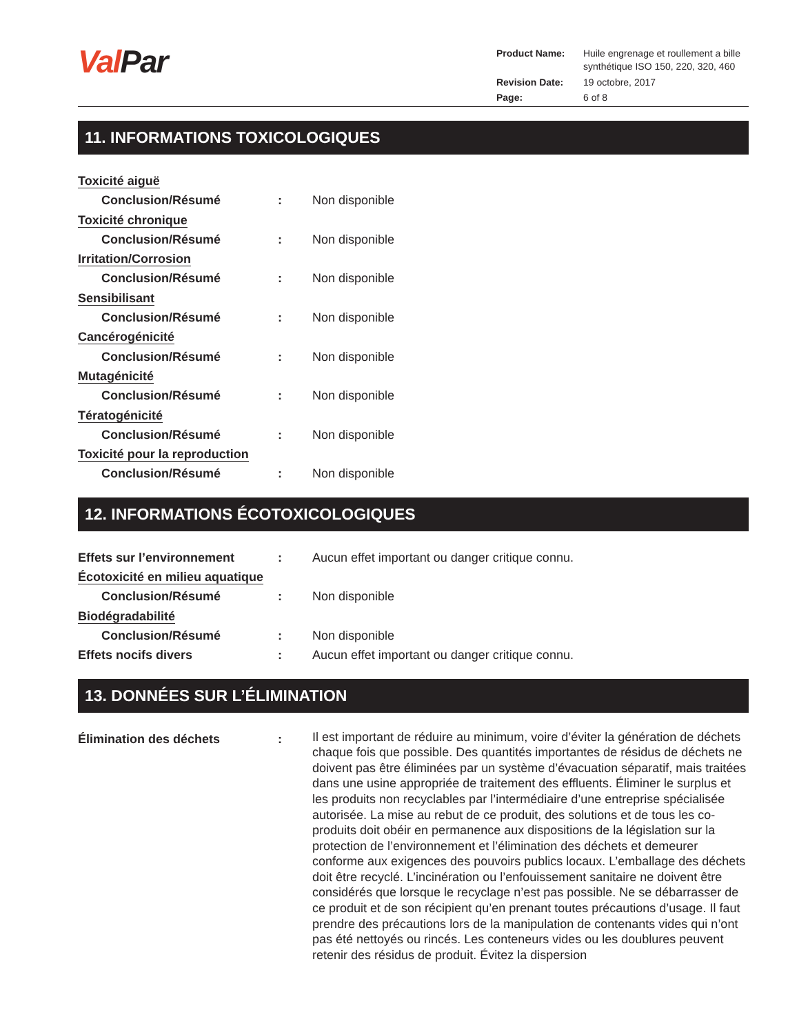Val Par
| Product Name: | Huile engrenage et roullement a bille synthétique ISO 150, 220, 320, 460 |
| Revision Date: | 19 octobre, 2017 |
| Page: | 6 of 8 |
11. INFORMATIONS TOXICOLOGIQUES
Toxicité aiguë
Conclusion/Résumé : Non disponible
Toxicité chronique
Conclusion/Résumé : Non disponible
Irritation/Corrosion
Conclusion/Résumé : Non disponible
Sensibilisant
Conclusion/Résumé : Non disponible
Cancérogénicité
Conclusion/Résumé : Non disponible
Mutagénicité
Conclusion/Résumé : Non disponible
Tératogénicité
Conclusion/Résumé : Non disponible
Toxicité pour la reproduction
Conclusion/Résumé : Non disponible
12. INFORMATIONS ÉCOTOXICOLOGIQUES
Effets sur l’environnement : Aucun effet important ou danger critique connu.
Écotoxicité en milieu aquatique
Conclusion/Résumé : Non disponible
Biodégradabilité
Conclusion/Résumé : Non disponible
Effets nocifs divers : Aucun effet important ou danger critique connu.
13. DONNÉES SUR L’ÉLIMINATION
Élimination des déchets :
Il est important de réduire au minimum, voire d’éviter la génération de déchets chaque fois que possible. Des quantités importantes de résidus de déchets ne doivent pas être éliminées par un système d’évacuation séparatif, mais traitées dans une usine appropriée de traitement des effluents. Éliminer le surplus et les produits non recyclables par l’intermédiaire d’une entreprise spécialisée autorisée. La mise au rebut de ce produit, des solutions et de tous les co-produits doit obéir en permanence aux dispositions de la législation sur la protection de l’environnement et l’élimination des déchets et demeurer conforme aux exigences des pouvoirs publics locaux. L’emballage des déchets doit être recyclé. L’incinération ou l’enfouissement sanitaire ne doivent être considérés que lorsque le recyclage n’est pas possible. Ne se débarrasser de ce produit et de son récipient qu’en prenant toutes précautions d’usage. Il faut prendre des précautions lors de la manipulation de contenants vides qui n’ont pas été nettoyés ou rincés. Les conteneurs vides ou les doublures peuvent retenir des résidus de produit. Évitez la dispersion